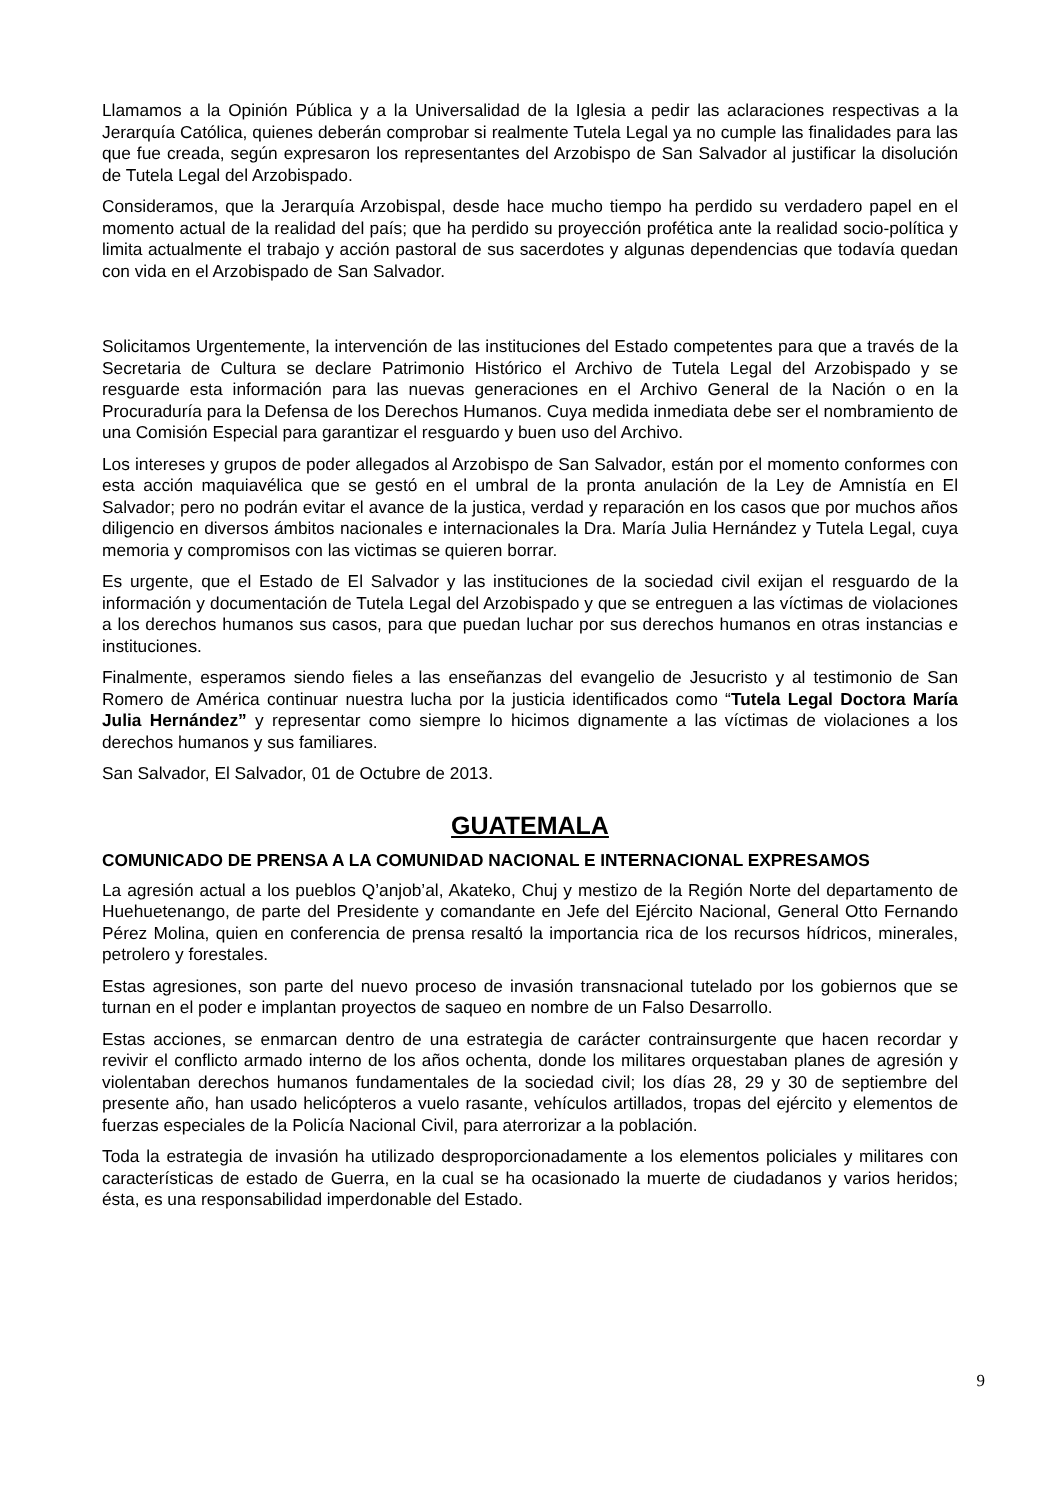Llamamos a la Opinión Pública y a la Universalidad de la Iglesia a pedir las aclaraciones respectivas a la Jerarquía Católica, quienes deberán comprobar si realmente Tutela Legal ya no cumple las finalidades para las que fue creada, según expresaron los representantes del Arzobispo de San Salvador al justificar la disolución de Tutela Legal del Arzobispado.
Consideramos, que la Jerarquía Arzobispal, desde hace mucho tiempo ha perdido su verdadero papel en el momento actual de la realidad del país; que ha perdido su proyección profética ante la realidad socio-política y limita actualmente el trabajo y acción pastoral de sus sacerdotes y algunas dependencias que todavía quedan con vida en el Arzobispado de San Salvador.
Solicitamos Urgentemente, la intervención de las instituciones del Estado competentes para que a través de la Secretaria de Cultura se declare Patrimonio Histórico el Archivo de Tutela Legal del Arzobispado y se resguarde esta información para las nuevas generaciones en el Archivo General de la Nación o en la Procuraduría para la Defensa de los Derechos Humanos. Cuya medida inmediata debe ser el nombramiento de una Comisión Especial para garantizar el resguardo y buen uso del Archivo.
Los intereses y grupos de poder allegados al Arzobispo de San Salvador, están por el momento conformes con esta acción maquiavélica que se gestó en el umbral de la pronta anulación de la Ley de Amnistía en El Salvador; pero no podrán evitar el avance de la justica, verdad y reparación en los casos que por muchos años diligencio en diversos ámbitos nacionales e internacionales la Dra. María Julia Hernández y Tutela Legal, cuya memoria y compromisos con las victimas se quieren borrar.
Es urgente, que el Estado de El Salvador y las instituciones de la sociedad civil exijan el resguardo de la información y documentación de Tutela Legal del Arzobispado y que se entreguen a las víctimas de violaciones a los derechos humanos sus casos, para que puedan luchar por sus derechos humanos en otras instancias e instituciones.
Finalmente, esperamos siendo fieles a las enseñanzas del evangelio de Jesucristo y al testimonio de San Romero de América continuar nuestra lucha por la justicia identificados como “Tutela Legal Doctora María Julia Hernández” y representar como siempre lo hicimos dignamente a las víctimas de violaciones a los derechos humanos y sus familiares.
San Salvador, El Salvador, 01 de Octubre de 2013.
GUATEMALA
COMUNICADO DE PRENSA A LA COMUNIDAD NACIONAL E INTERNACIONAL EXPRESAMOS
La agresión actual a los pueblos Q’anjob’al, Akateko, Chuj y mestizo de la Región Norte del departamento de Huehuetenango, de parte del Presidente y comandante en Jefe del Ejército Nacional, General Otto Fernando Pérez Molina, quien en conferencia de prensa resaltó la importancia rica de los recursos hídricos, minerales, petrolero y forestales.
Estas agresiones, son parte del nuevo proceso de invasión transnacional tutelado por los gobiernos que se turnan en el poder e implantan proyectos de saqueo en nombre de un Falso Desarrollo.
Estas acciones, se enmarcan dentro de una estrategia de carácter contrainsurgente que hacen recordar y revivir el conflicto armado interno de los años ochenta, donde los militares orquestaban planes de agresión y violentaban derechos humanos fundamentales de la sociedad civil; los días 28, 29 y 30 de septiembre del presente año, han usado helicópteros a vuelo rasante, vehículos artillados, tropas del ejército y elementos de fuerzas especiales de la Policía Nacional Civil, para aterrorizar a la población.
Toda la estrategia de invasión ha utilizado desproporcionadamente a los elementos policiales y militares con características de estado de Guerra, en la cual se ha ocasionado la muerte de ciudadanos y varios heridos; ésta, es una responsabilidad imperdonable del Estado.
9